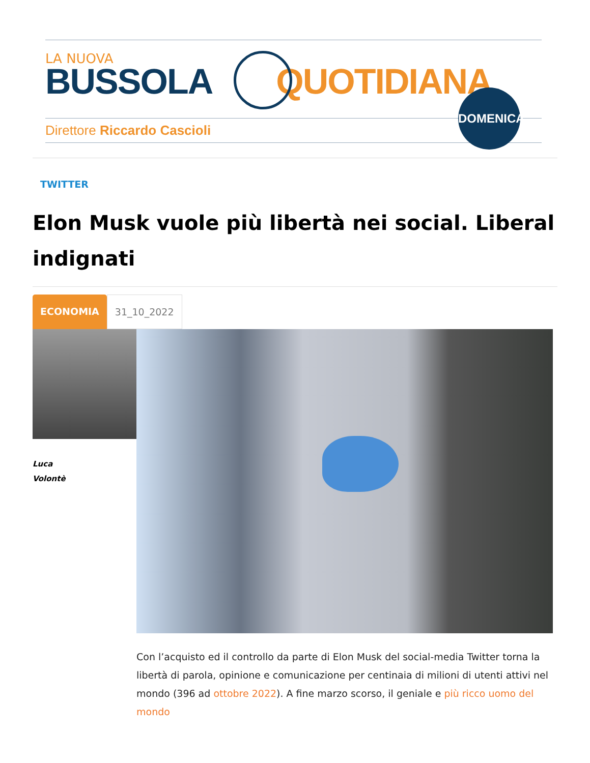LA NUOVA
BUSSOLA QUOTIDIANA
Direttore Riccardo Cascioli
DOMENICA
TWITTER
Elon Musk vuole più libertà nei social. Liberal indignati
ECONOMIA 31_10_2022
Luca
Volontè
Con l’acquisto ed il controllo da parte di Elon Musk del social-media Twitter torna la libertà di parola, opinione e comunicazione per centinaia di milioni di utenti attivi nel mondo (396 ad ottobre 2022). A fine marzo scorso, il geniale e più ricco uomo del mondo